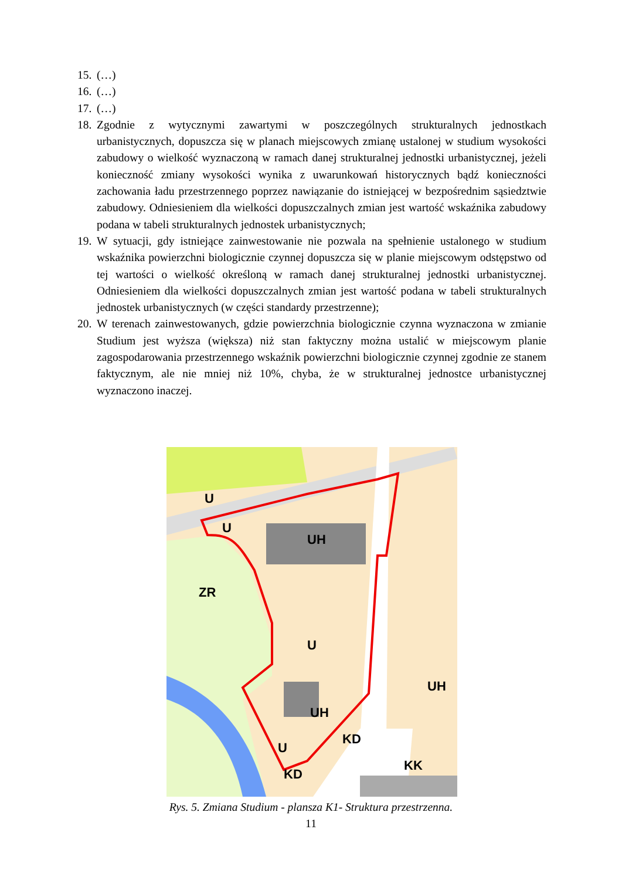15. (…)
16. (…)
17. (…)
18. Zgodnie z wytycznymi zawartymi w poszczególnych strukturalnych jednostkach urbanistycznych, dopuszcza się w planach miejscowych zmianę ustalonej w studium wysokości zabudowy o wielkość wyznaczoną w ramach danej strukturalnej jednostki urbanistycznej, jeżeli konieczność zmiany wysokości wynika z uwarunkowań historycznych bądź konieczności zachowania ładu przestrzennego poprzez nawiązanie do istniejącej w bezpośrednim sąsiedztwie zabudowy. Odniesieniem dla wielkości dopuszczalnych zmian jest wartość wskaźnika zabudowy podana w tabeli strukturalnych jednostek urbanistycznych;
19. W sytuacji, gdy istniejące zainwestowanie nie pozwala na spełnienie ustalonego w studium wskaźnika powierzchni biologicznie czynnej dopuszcza się w planie miejscowym odstępstwo od tej wartości o wielkość określoną w ramach danej strukturalnej jednostki urbanistycznej. Odniesieniem dla wielkości dopuszczalnych zmian jest wartość podana w tabeli strukturalnych jednostek urbanistycznych (w części standardy przestrzenne);
20. W terenach zainwestowanych, gdzie powierzchnia biologicznie czynna wyznaczona w zmianie Studium jest wyższa (większa) niż stan faktyczny można ustalić w miejscowym planie zagospodarowania przestrzennego wskaźnik powierzchni biologicznie czynnej zgodnie ze stanem faktycznym, ale nie mniej niż 10%, chyba, że w strukturalnej jednostce urbanistycznej wyznaczono inaczej.
U
U
UH
ZR
U
UH
UH
KD
U
KD
KK
Rys. 5. Zmiana Studium - plansza K1- Struktura przestrzenna.
11